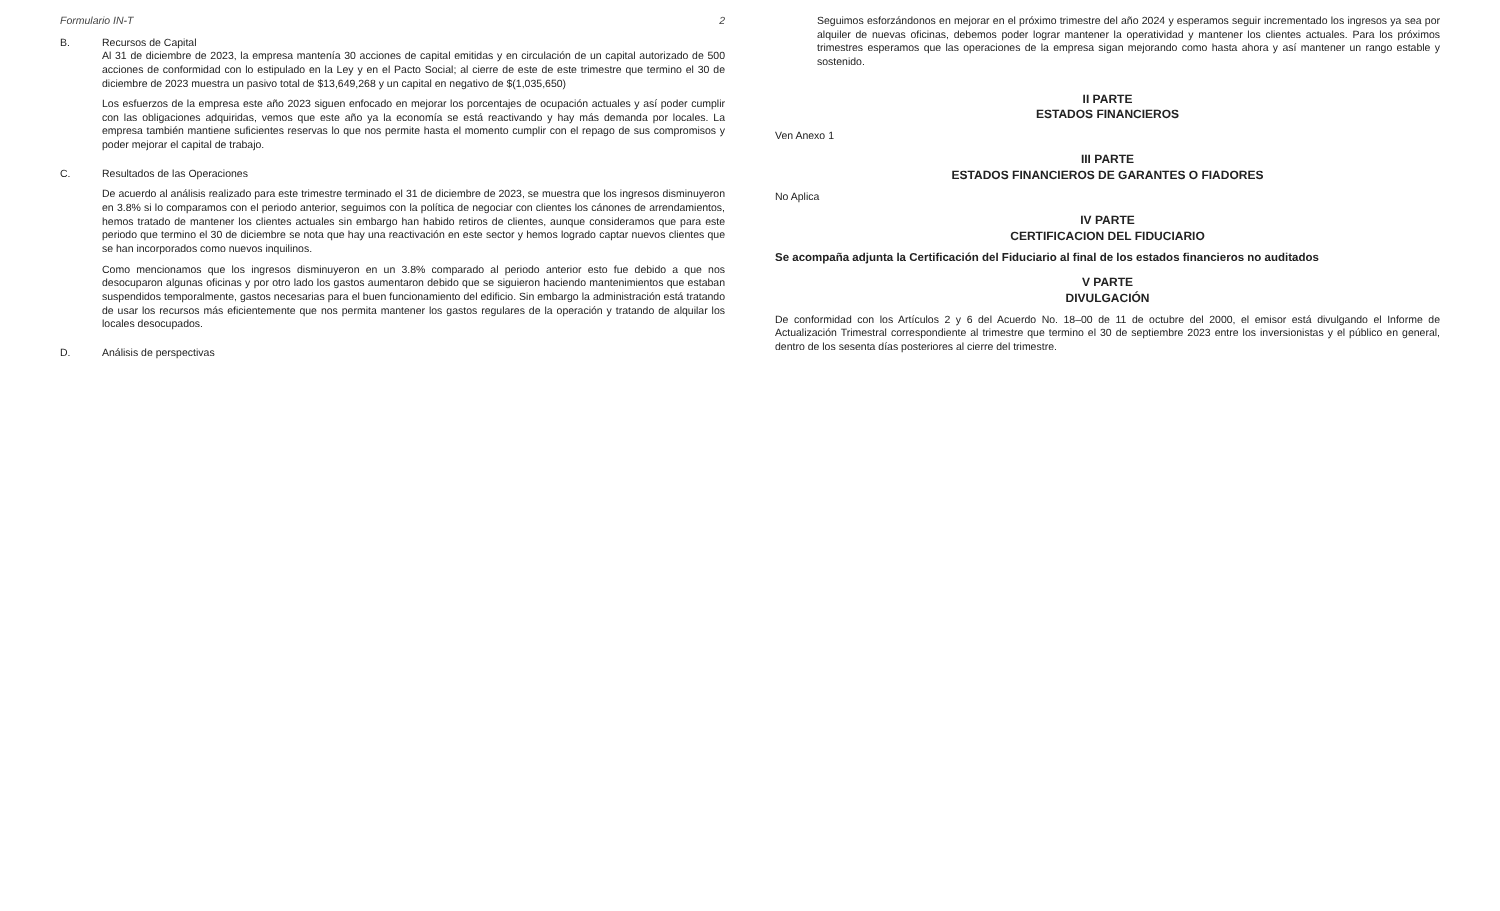Formulario IN-T 2
B. Recursos de Capital
Al 31 de diciembre de 2023, la empresa mantenía 30 acciones de capital emitidas y en circulación de un capital autorizado de 500 acciones de conformidad con lo estipulado en la Ley y en el Pacto Social; al cierre de este de este trimestre que termino el 30 de diciembre de 2023 muestra un pasivo total de $13,649,268 y un capital en negativo de $(1,035,650)
Los esfuerzos de la empresa este año 2023 siguen enfocado en mejorar los porcentajes de ocupación actuales y así poder cumplir con las obligaciones adquiridas, vemos que este año ya la economía se está reactivando y hay más demanda por locales. La empresa también mantiene suficientes reservas lo que nos permite hasta el momento cumplir con el repago de sus compromisos y poder mejorar el capital de trabajo.
C. Resultados de las Operaciones
De acuerdo al análisis realizado para este trimestre terminado el 31 de diciembre de 2023, se muestra que los ingresos disminuyeron en 3.8% si lo comparamos con el periodo anterior, seguimos con la política de negociar con clientes los cánones de arrendamientos, hemos tratado de mantener los clientes actuales sin embargo han habido retiros de clientes, aunque consideramos que para este periodo que termino el 30 de diciembre se nota que hay una reactivación en este sector y hemos logrado captar nuevos clientes que se han incorporados como nuevos inquilinos.
Como mencionamos que los ingresos disminuyeron en un 3.8% comparado al periodo anterior esto fue debido a que nos desocuparon algunas oficinas y por otro lado los gastos aumentaron debido que se siguieron haciendo mantenimientos que estaban suspendidos temporalmente, gastos necesarias para el buen funcionamiento del edificio. Sin embargo la administración está tratando de usar los recursos más eficientemente que nos permita mantener los gastos regulares de la operación y tratando de alquilar los locales desocupados.
D. Análisis de perspectivas
Seguimos esforzándonos en mejorar en el próximo trimestre del año 2024 y esperamos seguir incrementado los ingresos ya sea por alquiler de nuevas oficinas, debemos poder lograr mantener la operatividad y mantener los clientes actuales. Para los próximos trimestres esperamos que las operaciones de la empresa sigan mejorando como hasta ahora y así mantener un rango estable y sostenido.
II PARTE
ESTADOS FINANCIEROS
Ven Anexo 1
III PARTE
ESTADOS FINANCIEROS DE GARANTES O FIADORES
No Aplica
IV PARTE
CERTIFICACION DEL FIDUCIARIO
Se acompaña adjunta la Certificación del Fiduciario al final de los estados financieros no auditados
V PARTE
DIVULGACIÓN
De conformidad con los Artículos 2 y 6 del Acuerdo No. 18–00 de 11 de octubre del 2000, el emisor está divulgando el Informe de Actualización Trimestral correspondiente al trimestre que termino el 30 de septiembre 2023 entre los inversionistas y el público en general, dentro de los sesenta días posteriores al cierre del trimestre.